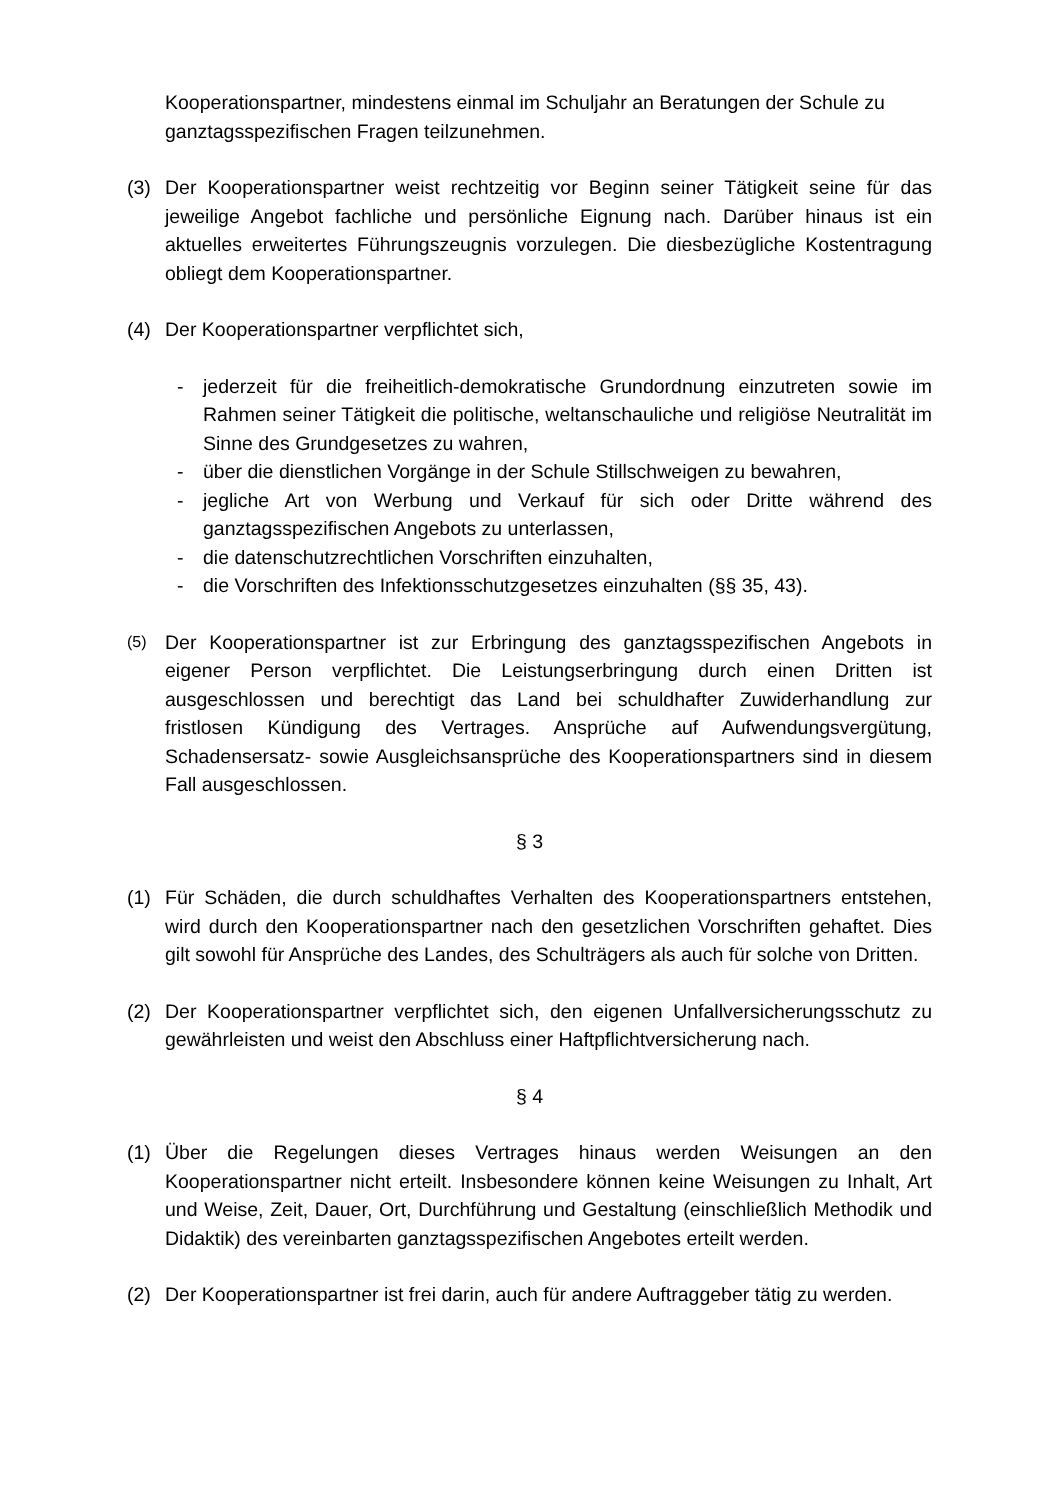Kooperationspartner, mindestens einmal im Schuljahr an Beratungen der Schule zu ganztagsspezifischen Fragen teilzunehmen.
(3) Der Kooperationspartner weist rechtzeitig vor Beginn seiner Tätigkeit seine für das jeweilige Angebot fachliche und persönliche Eignung nach. Darüber hinaus ist ein aktuelles erweitertes Führungszeugnis vorzulegen. Die diesbezügliche Kostentragung obliegt dem Kooperationspartner.
(4) Der Kooperationspartner verpflichtet sich,
- jederzeit für die freiheitlich-demokratische Grundordnung einzutreten sowie im Rahmen seiner Tätigkeit die politische, weltanschauliche und religiöse Neutralität im Sinne des Grundgesetzes zu wahren,
- über die dienstlichen Vorgänge in der Schule Stillschweigen zu bewahren,
- jegliche Art von Werbung und Verkauf für sich oder Dritte während des ganztagsspezifischen Angebots zu unterlassen,
- die datenschutzrechtlichen Vorschriften einzuhalten,
- die Vorschriften des Infektionsschutzgesetzes einzuhalten (§§ 35, 43).
(5)
Der Kooperationspartner ist zur Erbringung des ganztagsspezifischen Angebots in eigener Person verpflichtet. Die Leistungserbringung durch einen Dritten ist ausgeschlossen und berechtigt das Land bei schuldhafter Zuwiderhandlung zur fristlosen Kündigung des Vertrages. Ansprüche auf Aufwendungsvergütung, Schadensersatz- sowie Ausgleichsansprüche des Kooperationspartners sind in diesem Fall ausgeschlossen.
§ 3
(1) Für Schäden, die durch schuldhaftes Verhalten des Kooperationspartners entstehen, wird durch den Kooperationspartner nach den gesetzlichen Vorschriften gehaftet. Dies gilt sowohl für Ansprüche des Landes, des Schulträgers als auch für solche von Dritten.
(2) Der Kooperationspartner verpflichtet sich, den eigenen Unfallversicherungsschutz zu gewährleisten und weist den Abschluss einer Haftpflichtversicherung nach.
§ 4
(1) Über die Regelungen dieses Vertrages hinaus werden Weisungen an den Kooperationspartner nicht erteilt. Insbesondere können keine Weisungen zu Inhalt, Art und Weise, Zeit, Dauer, Ort, Durchführung und Gestaltung (einschließlich Methodik und Didaktik) des vereinbarten ganztagsspezifischen Angebotes erteilt werden.
(2) Der Kooperationspartner ist frei darin, auch für andere Auftraggeber tätig zu werden.